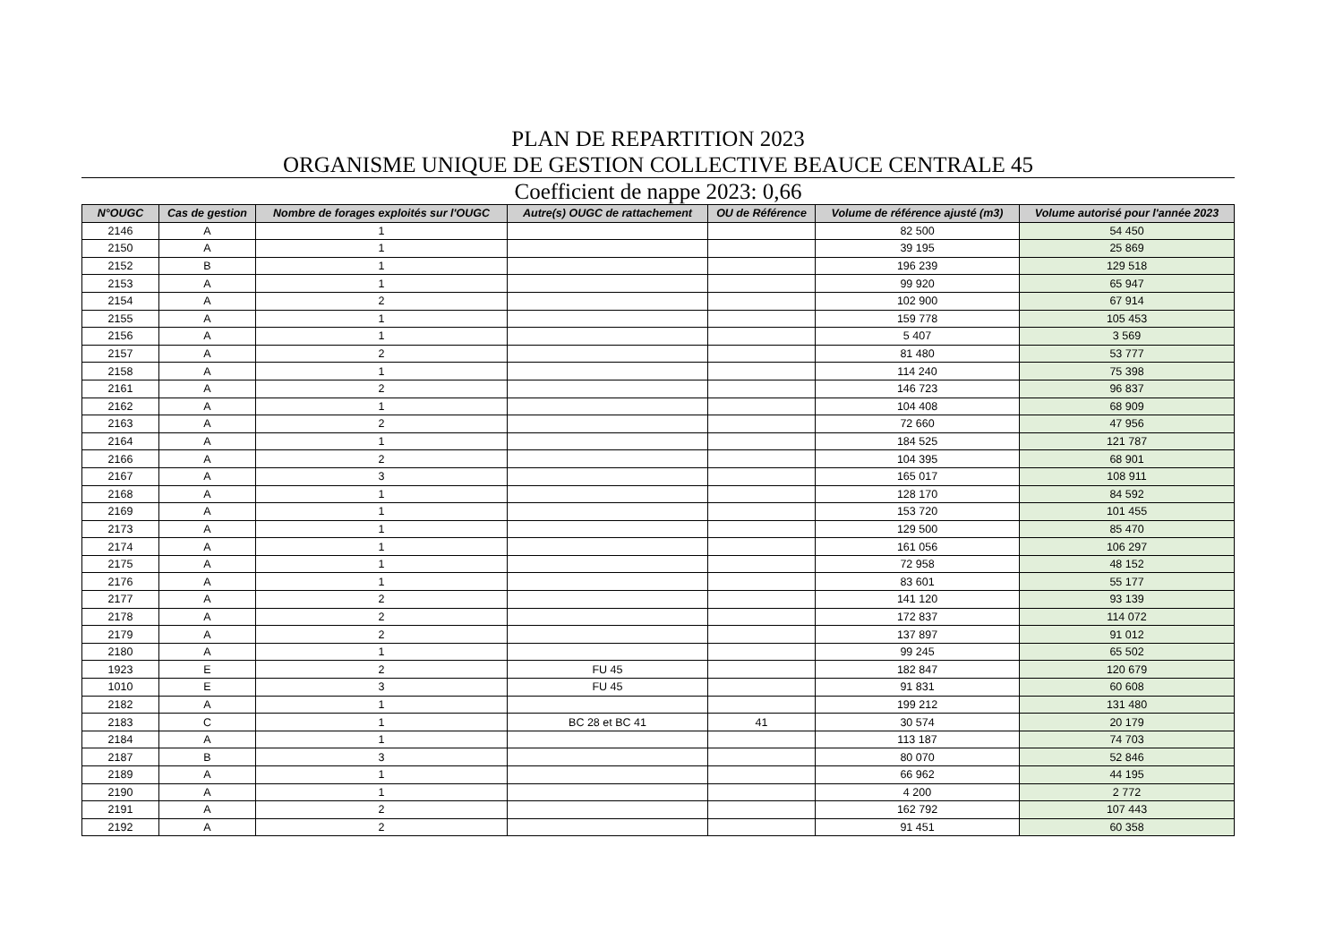PLAN DE REPARTITION 2023
ORGANISME UNIQUE DE GESTION COLLECTIVE BEAUCE CENTRALE 45
Coefficient de nappe 2023: 0,66
| N°OUGC | Cas de gestion | Nombre de forages exploités sur l'OUGC | Autre(s) OUGC de rattachement | OU de Référence | Volume de référence ajusté (m3) | Volume autorisé pour l'année 2023 |
| --- | --- | --- | --- | --- | --- | --- |
| 2146 | A | 1 | | | 82 500 | 54 450 |
| 2150 | A | 1 | | | 39 195 | 25 869 |
| 2152 | B | 1 | | | 196 239 | 129 518 |
| 2153 | A | 1 | | | 99 920 | 65 947 |
| 2154 | A | 2 | | | 102 900 | 67 914 |
| 2155 | A | 1 | | | 159 778 | 105 453 |
| 2156 | A | 1 | | | 5 407 | 3 569 |
| 2157 | A | 2 | | | 81 480 | 53 777 |
| 2158 | A | 1 | | | 114 240 | 75 398 |
| 2161 | A | 2 | | | 146 723 | 96 837 |
| 2162 | A | 1 | | | 104 408 | 68 909 |
| 2163 | A | 2 | | | 72 660 | 47 956 |
| 2164 | A | 1 | | | 184 525 | 121 787 |
| 2166 | A | 2 | | | 104 395 | 68 901 |
| 2167 | A | 3 | | | 165 017 | 108 911 |
| 2168 | A | 1 | | | 128 170 | 84 592 |
| 2169 | A | 1 | | | 153 720 | 101 455 |
| 2173 | A | 1 | | | 129 500 | 85 470 |
| 2174 | A | 1 | | | 161 056 | 106 297 |
| 2175 | A | 1 | | | 72 958 | 48 152 |
| 2176 | A | 1 | | | 83 601 | 55 177 |
| 2177 | A | 2 | | | 141 120 | 93 139 |
| 2178 | A | 2 | | | 172 837 | 114 072 |
| 2179 | A | 2 | | | 137 897 | 91 012 |
| 2180 | A | 1 | | | 99 245 | 65 502 |
| 1923 | E | 2 | FU 45 | | 182 847 | 120 679 |
| 1010 | E | 3 | FU 45 | | 91 831 | 60 608 |
| 2182 | A | 1 | | | 199 212 | 131 480 |
| 2183 | C | 1 | BC 28 et BC 41 | 41 | 30 574 | 20 179 |
| 2184 | A | 1 | | | 113 187 | 74 703 |
| 2187 | B | 3 | | | 80 070 | 52 846 |
| 2189 | A | 1 | | | 66 962 | 44 195 |
| 2190 | A | 1 | | | 4 200 | 2 772 |
| 2191 | A | 2 | | | 162 792 | 107 443 |
| 2192 | A | 2 | | | 91 451 | 60 358 |